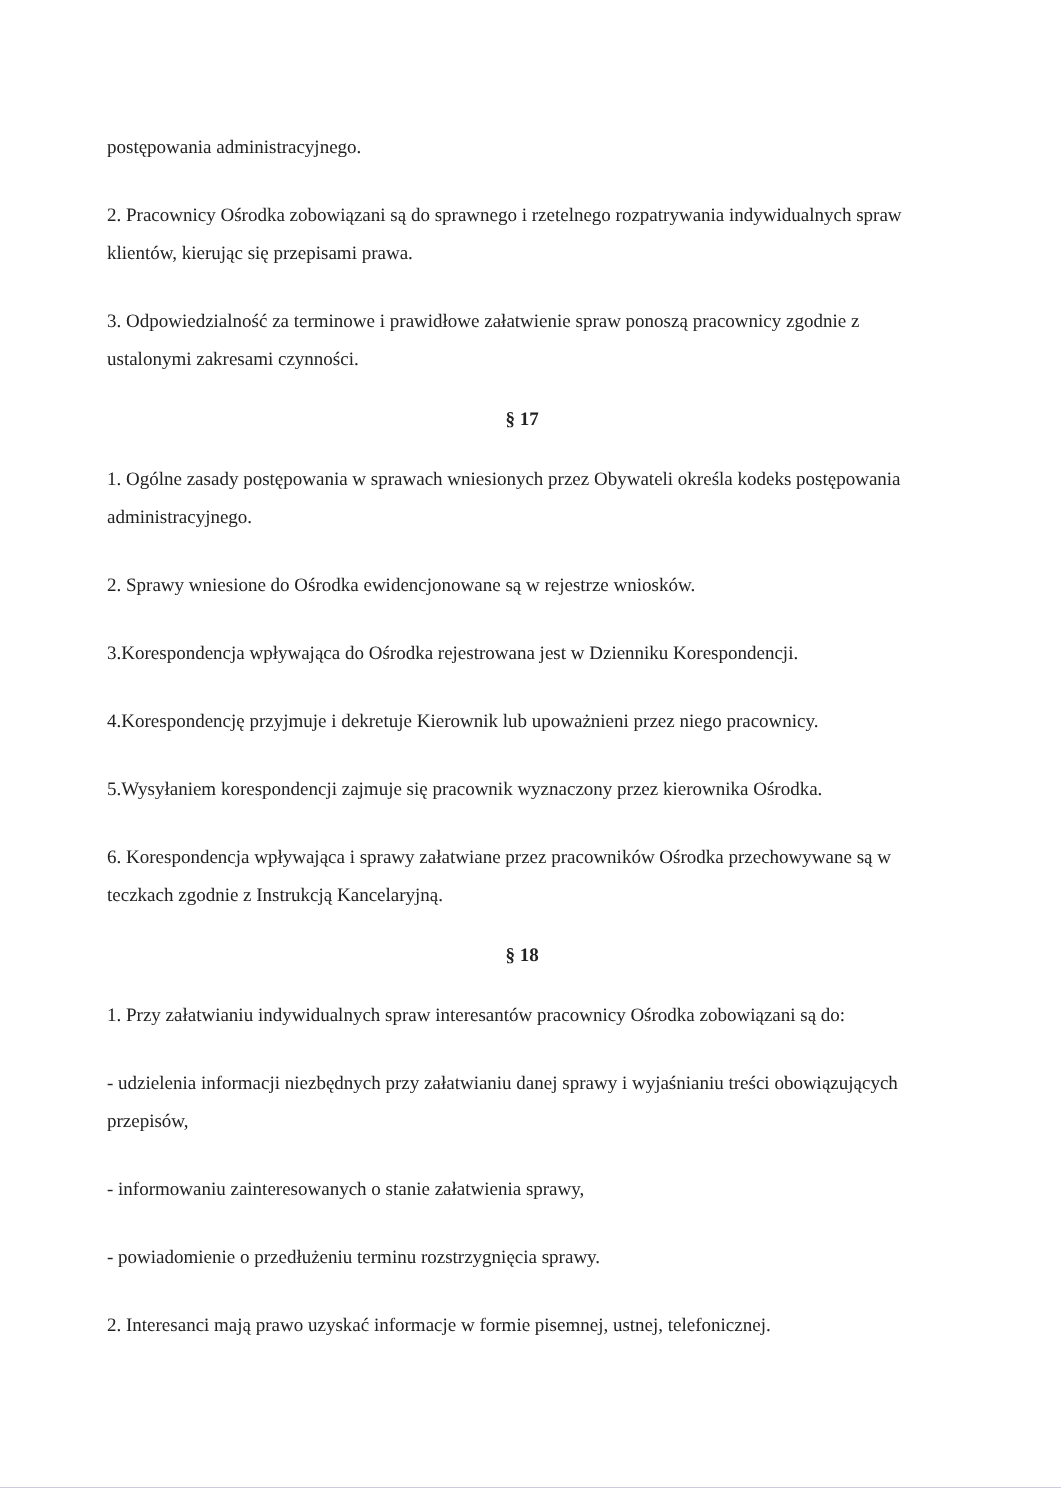postępowania administracyjnego.
2. Pracownicy Ośrodka zobowiązani są do sprawnego i rzetelnego rozpatrywania indywidualnych spraw klientów, kierując się przepisami prawa.
3. Odpowiedzialność za terminowe i prawidłowe załatwienie spraw ponoszą pracownicy zgodnie z ustalonymi zakresami czynności.
§ 17
1. Ogólne zasady postępowania w sprawach wniesionych przez Obywateli określa kodeks postępowania administracyjnego.
2. Sprawy wniesione do Ośrodka ewidencjonowane są w rejestrze wniosków.
3.Korespondencja wpływająca do Ośrodka rejestrowana jest w Dzienniku Korespondencji.
4.Korespondencję przyjmuje i dekretuje Kierownik lub upoważnieni przez niego pracownicy.
5.Wysyłaniem korespondencji zajmuje się pracownik wyznaczony przez kierownika Ośrodka.
6. Korespondencja wpływająca i sprawy załatwiane przez pracowników Ośrodka przechowywane są w teczkach zgodnie z Instrukcją Kancelaryjną.
§ 18
1. Przy załatwianiu indywidualnych spraw interesantów pracownicy Ośrodka zobowiązani są do:
- udzielenia informacji niezbędnych przy załatwianiu danej sprawy i wyjaśnianiu treści obowiązujących przepisów,
- informowaniu zainteresowanych o stanie załatwienia sprawy,
- powiadomienie o przedłużeniu terminu rozstrzygnięcia sprawy.
2. Interesanci mają prawo uzyskać informacje w formie pisemnej, ustnej, telefonicznej.